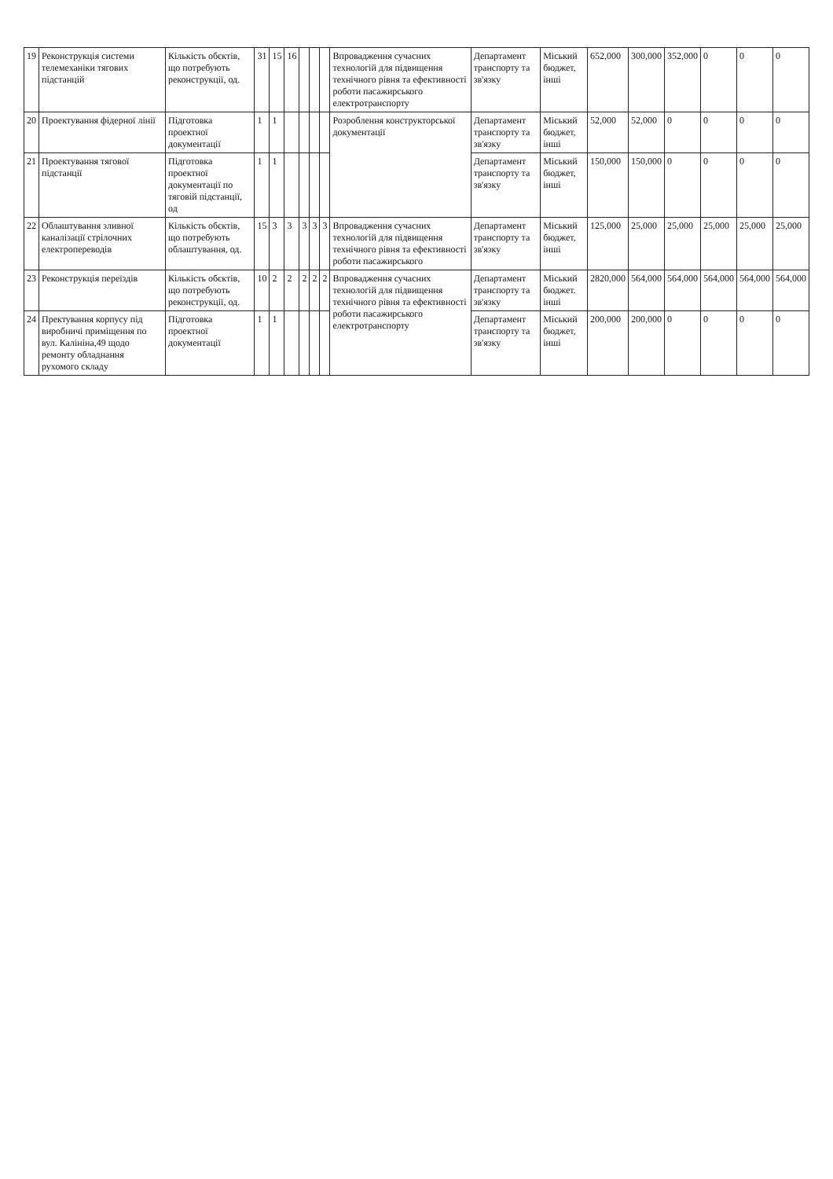| 19 | Реконструкція системи телемеханіки тягових підстанцій | Кількість обєктів, що потребують реконструкції, од. | 31 | 15 | 16 | | | | Впровадження сучасних технологій для підвищення технічного рівня та ефективності роботи пасажирського електротранспорту | Департамент транспорту та зв'язку | Міський бюджет, інші | 652,000 | 300,000 | 352,000 | 0 | 0 | 0 |
| 20 | Проектування фідерної лінії | Підготовка проектної документації | 1 | 1 | | | | | Розроблення конструкторської документації | Департамент транспорту та зв'язку | Міський бюджет, інші | 52,000 | 52,000 | 0 | 0 | 0 | 0 |
| 21 | Проектування тягової підстанції | Підготовка проектної документації по тяговій підстанції, од | 1 | 1 | | | | | | Департамент транспорту та зв'язку | Міський бюджет, інші | 150,000 | 150,000 | 0 | 0 | 0 | 0 |
| 22 | Облаштування зливної каналізації стрілочних електропереводів | Кількість обєктів, що потребують облаштування, од. | 15 | 3 | 3 | 3 | 3 | 3 | Впровадження сучасних технологій для підвищення технічного рівня та ефективності роботи пасажирського | Департамент транспорту та зв'язку | Міський бюджет, інші | 125,000 | 25,000 | 25,000 | 25,000 | 25,000 | 25,000 |
| 23 | Реконструкція переїздів | Кількість обєктів, що потребують реконструкції, од. | 10 | 2 | 2 | 2 | 2 | 2 | Впровадження сучасних технологій для підвищення технічного рівня та ефективності роботи пасажирського електротранспорту | Департамент транспорту та зв'язку | Міський бюджет. інші | 2820,000 | 564,000 | 564,000 | 564,000 | 564,000 | 564,000 |
| 24 | Пректування корпусу під виробничі приміщення по вул. Калініна,49 щодо ремонту обладнання рухомого складу | Підготовка проектної документації | 1 | 1 | | | | | | Департамент транспорту та зв'язку | Міський бюджет, інші | 200,000 | 200,000 | 0 | 0 | 0 | 0 |